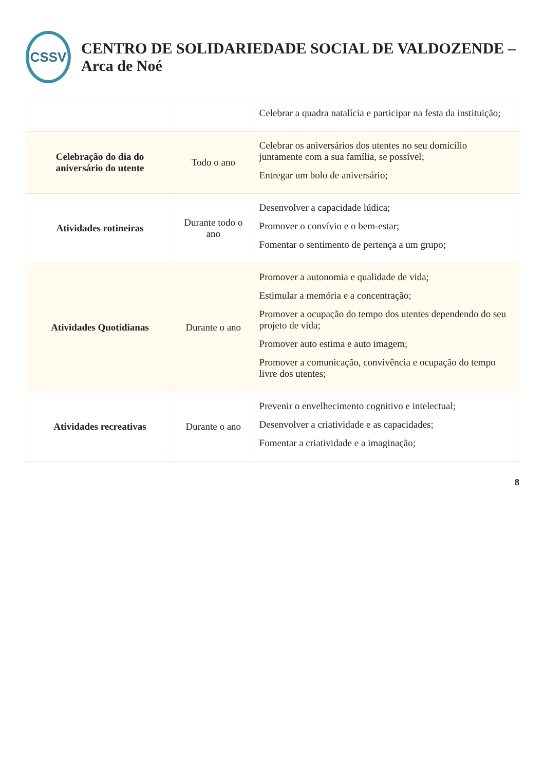CSSV
CENTRO DE SOLIDARIEDADE SOCIAL DE VALDOZENDE – Arca de Noé
| | | Celebrar a quadra natalícia e participar na festa da instituição; |
| Celebração do dia do aniversário do utente | Todo o ano | Celebrar os aniversários dos utentes no seu domicílio juntamente com a sua família, se possível; Entregar um bolo de aniversário; |
| Atividades rotineiras | Durante todo o ano | Desenvolver a capacidade lúdica; Promover o convívio e o bem-estar; Fomentar o sentimento de pertença a um grupo; |
| Atividades Quotidianas | Durante o ano | Promover a autonomia e qualidade de vida; Estimular a memória e a concentração; Promover a ocupação do tempo dos utentes dependendo do seu projeto de vida; Promover auto estima e auto imagem; Promover a comunicação, convivência e ocupação do tempo livre dos utentes; |
| Atividades recreativas | Durante o ano | Prevenir o envelhecimento cognitivo e intelectual; Desenvolver a criatividade e as capacidades; Fomentar a criatividade e a imaginação; |
8